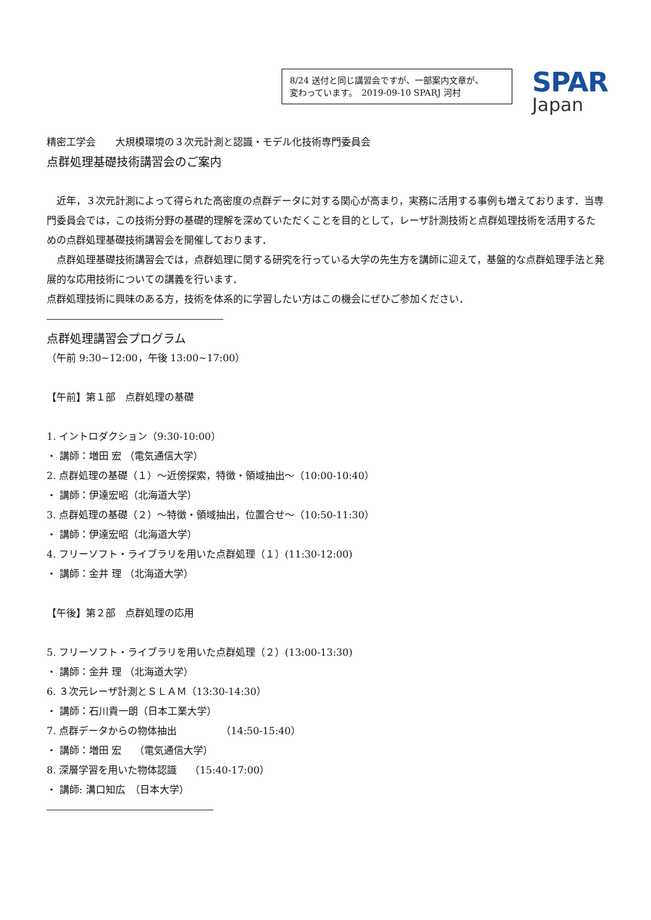8/24 送付と同じ講習会ですが、一部案内文章が、
変わっています。　2019-09-10 SPARJ 河村
SPAR
Japan
精密工学会　　大規模環境の３次元計測と認識・モデル化技術専門委員会
点群処理基礎技術講習会のご案内
　近年，３次元計測によって得られた高密度の点群データに対する関心が高まり，実務に活用する事例も増えております．当専門委員会では，この技術分野の基礎的理解を深めていただくことを目的として，レーザ計測技術と点群処理技術を活用するための点群処理基礎技術講習会を開催しております．
　点群処理基礎技術講習会では，点群処理に関する研究を行っている大学の先生方を講師に迎えて，基盤的な点群処理手法と発展的な応用技術についての講義を行います．
点群処理技術に興味のある方，技術を体系的に学習したい方はこの機会にぜひご参加ください．
――――――――――――――――――
点群処理講習会プログラム
（午前 9:30~12:00，午後 13:00~17:00）
【午前】第１部　点群処理の基礎
1. イントロダクション（9:30-10:00）
・ 講師：増田 宏 （電気通信大学）
2. 点群処理の基礎（１）～近傍探索，特徴・領域抽出～（10:00-10:40）
・ 講師：伊達宏昭（北海道大学）
3. 点群処理の基礎（２）～特徴・領域抽出，位置合せ～（10:50-11:30）
・ 講師：伊達宏昭（北海道大学）
4. フリーソフト・ライブラリを用いた点群処理（１）(11:30-12:00)
・ 講師：金井 理 （北海道大学）
【午後】第２部　点群処理の応用
5. フリーソフト・ライブラリを用いた点群処理（２）(13:00-13:30)
・ 講師：金井 理 （北海道大学）
6. ３次元レーザ計測とＳＬＡＭ（13:30-14:30）
・ 講師：石川貴一朗（日本工業大学）
7. 点群データからの物体抽出　　　　　（14:50-15:40）
・ 講師：増田 宏　 （電気通信大学）
8. 深層学習を用いた物体認識　 （15:40-17:00）
・ 講師: 溝口知広　（日本大学）
―――――――――――――――――